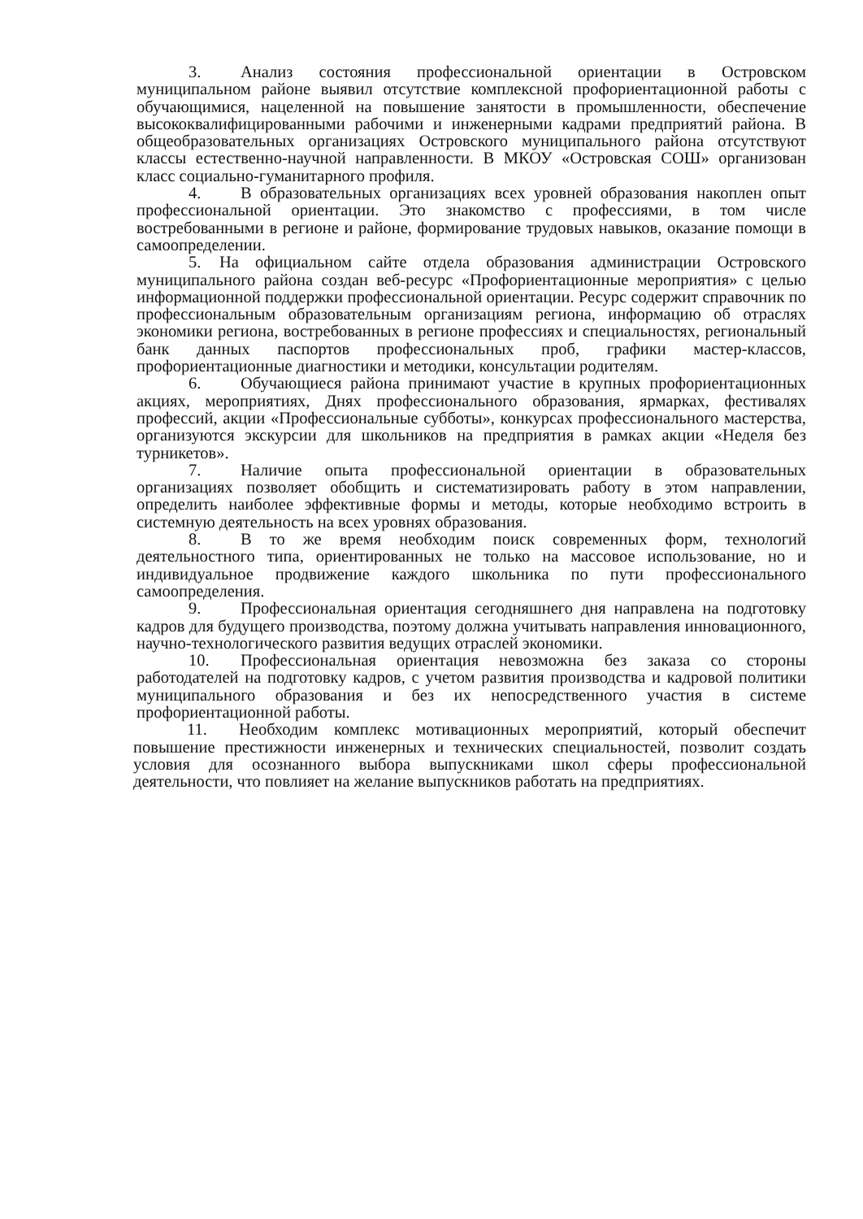3. Анализ состояния профессиональной ориентации в Островском муниципальном районе выявил отсутствие комплексной профориентационной работы с обучающимися, нацеленной на повышение занятости в промышленности, обеспечение высококвалифицированными рабочими и инженерными кадрами предприятий района. В общеобразовательных организациях Островского муниципального района отсутствуют классы естественно-научной направленности. В МКОУ «Островская СОШ» организован класс социально-гуманитарного профиля.
4. В образовательных организациях всех уровней образования накоплен опыт профессиональной ориентации. Это знакомство с профессиями, в том числе востребованными в регионе и районе, формирование трудовых навыков, оказание помощи в самоопределении.
5. На официальном сайте отдела образования администрации Островского муниципального района создан веб-ресурс «Профориентационные мероприятия» с целью информационной поддержки профессиональной ориентации. Ресурс содержит справочник по профессиональным образовательным организациям региона, информацию об отраслях экономики региона, востребованных в регионе профессиях и специальностях, региональный банк данных паспортов профессиональных проб, графики мастер-классов, профориентационные диагностики и методики, консультации родителям.
6. Обучающиеся района принимают участие в крупных профориентационных акциях, мероприятиях, Днях профессионального образования, ярмарках, фестивалях профессий, акции «Профессиональные субботы», конкурсах профессионального мастерства, организуются экскурсии для школьников на предприятия в рамках акции «Неделя без турникетов».
7. Наличие опыта профессиональной ориентации в образовательных организациях позволяет обобщить и систематизировать работу в этом направлении, определить наиболее эффективные формы и методы, которые необходимо встроить в системную деятельность на всех уровнях образования.
8. В то же время необходим поиск современных форм, технологий деятельностного типа, ориентированных не только на массовое использование, но и индивидуальное продвижение каждого школьника по пути профессионального самоопределения.
9. Профессиональная ориентация сегодняшнего дня направлена на подготовку кадров для будущего производства, поэтому должна учитывать направления инновационного, научно-технологического развития ведущих отраслей экономики.
10. Профессиональная ориентация невозможна без заказа со стороны работодателей на подготовку кадров, с учетом развития производства и кадровой политики муниципального образования и без их непосредственного участия в системе профориентационной работы.
11. Необходим комплекс мотивационных мероприятий, который обеспечит повышение престижности инженерных и технических специальностей, позволит создать условия для осознанного выбора выпускниками школ сферы профессиональной деятельности, что повлияет на желание выпускников работать на предприятиях.